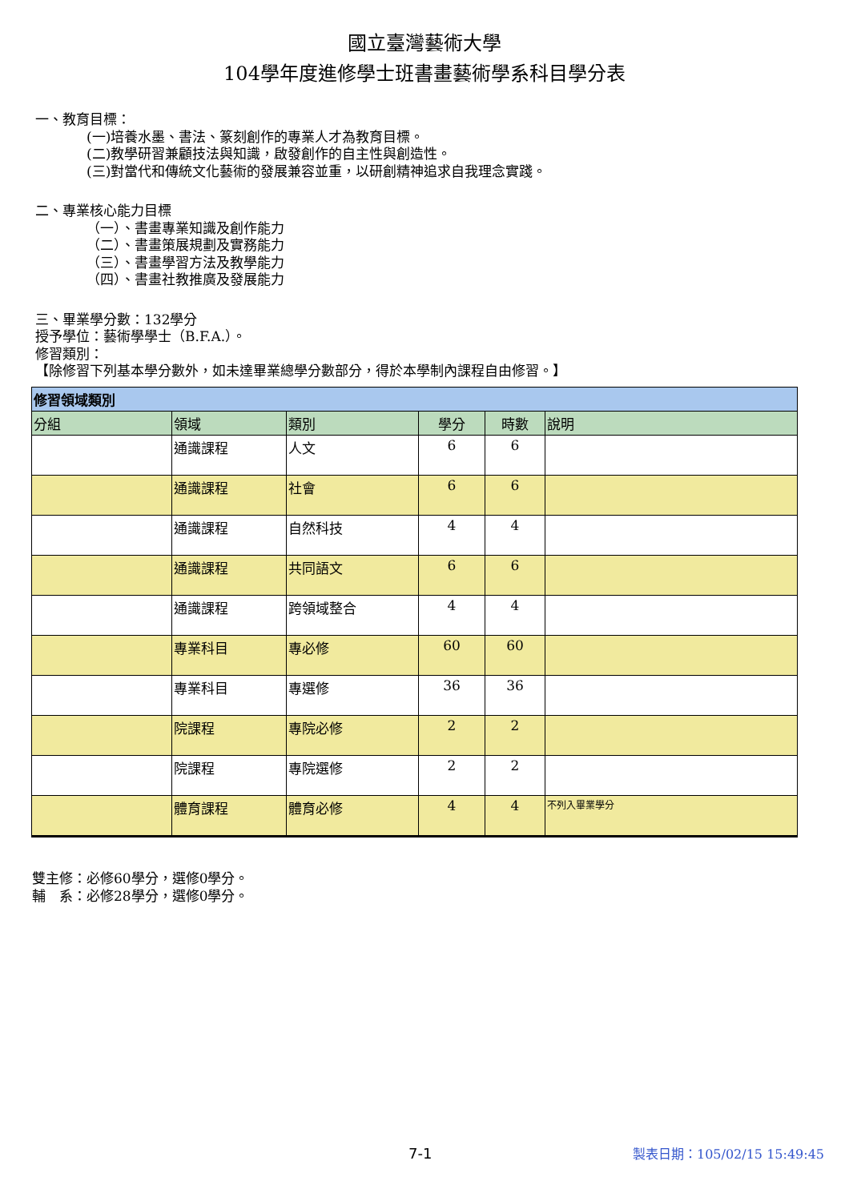國立臺灣藝術大學
104學年度進修學士班書畫藝術學系科目學分表
一、教育目標：
(一)培養水墨、書法、篆刻創作的專業人才為教育目標。
(二)教學研習兼顧技法與知識，啟發創作的自主性與創造性。
(三)對當代和傳統文化藝術的發展兼容並重，以研創精神追求自我理念實踐。
二、專業核心能力目標
（一）、書畫專業知識及創作能力
（二）、書畫策展規劃及實務能力
（三）、書畫學習方法及教學能力
（四）、書畫社教推廣及發展能力
三、畢業學分數：132學分
授予學位：藝術學學士（B.F.A.）。
修習類別：
【除修習下列基本學分數外，如未達畢業總學分數部分，得於本學制內課程自由修習。】
| 修習領域類別 | | | | | |
| --- | --- | --- | --- | --- | --- |
| 分組 | 領域 | 類別 | 學分 | 時數 | 說明 |
| | 通識課程 | 人文 | 6 | 6 | |
| | 通識課程 | 社會 | 6 | 6 | |
| | 通識課程 | 自然科技 | 4 | 4 | |
| | 通識課程 | 共同語文 | 6 | 6 | |
| | 通識課程 | 跨領域整合 | 4 | 4 | |
| | 專業科目 | 專必修 | 60 | 60 | |
| | 專業科目 | 專選修 | 36 | 36 | |
| | 院課程 | 專院必修 | 2 | 2 | |
| | 院課程 | 專院選修 | 2 | 2 | |
| | 體育課程 | 體育必修 | 4 | 4 | 不列入畢業學分 |
雙主修：必修60學分，選修0學分。
輔　系：必修28學分，選修0學分。
7-1 製表日期：105/02/15 15:49:45